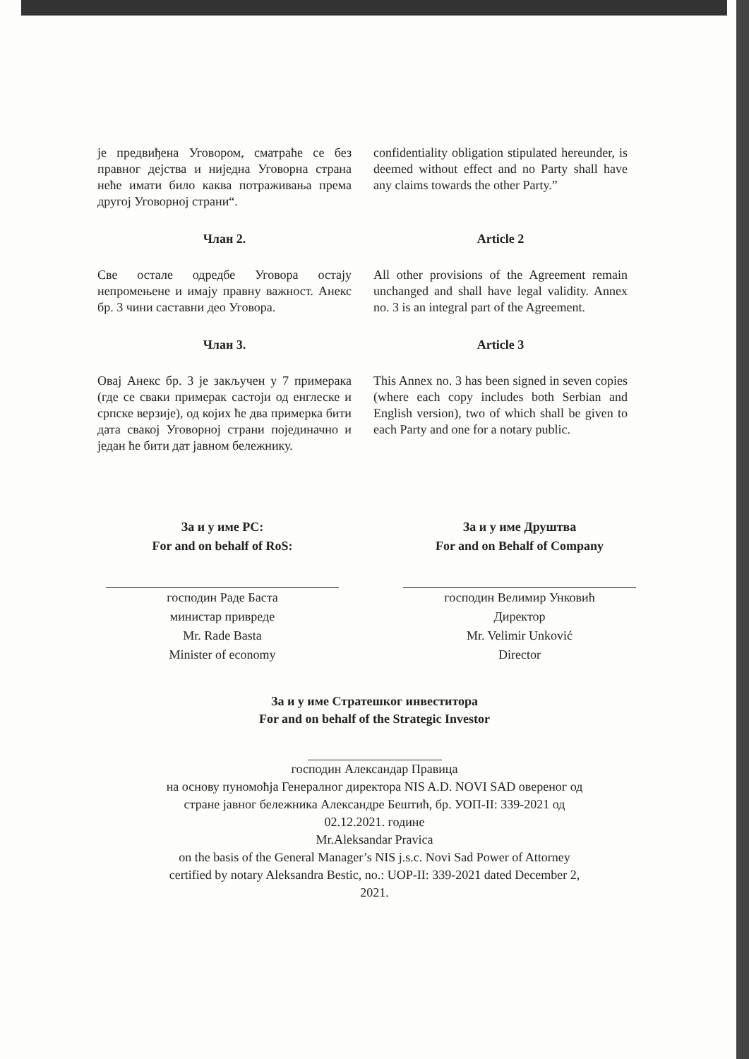је предвиђена Уговором, сматраће се без правног дејства и ниједна Уговорна страна неће имати било каква потраживања према другој Уговорној страни“.
confidentiality obligation stipulated hereunder, is deemed without effect and no Party shall have any claims towards the other Party.”
Члан 2.
Све остале одредбе Уговора остају непромењене и имају правну важност. Анекс бр. 3 чини саставни део Уговора.
Article 2
All other provisions of the Agreement remain unchanged and shall have legal validity. Annex no. 3 is an integral part of the Agreement.
Члан 3.
Овај Анекс бр. 3 је закључен у 7 примерака (где се сваки примерак састоји од енглеске и српске верзије), од којих ће два примерка бити дата свакој Уговорној страни појединачно и један ће бити дат јавном бележнику.
Article 3
This Annex no. 3 has been signed in seven copies (where each copy includes both Serbian and English version), two of which shall be given to each Party and one for a notary public.
За и у име РС:
For and on behalf of RoS:
господин Раде Баста
министар привреде
Mr. Rade Basta
Minister of economy
За и у име Друштва
For and on Behalf of Company
господин Велимир Унковић
Директор
Mr. Velimir Unković
Director
За и у име Стратешког инвеститора
For and on behalf of the Strategic Investor
господин Александар Правица
на основу пуномоћја Генералног директора NIS A.D. NOVI SAD овереног од
стране јавног бележника Александре Бештић, бр. УОП-II: 339-2021 од
02.12.2021. године
Mr.Aleksandar Pravica
on the basis of the General Manager’s NIS j.s.c. Novi Sad Power of Attorney
certified by notary Aleksandra Bestic, no.: UOP-II: 339-2021 dated December 2,
2021.